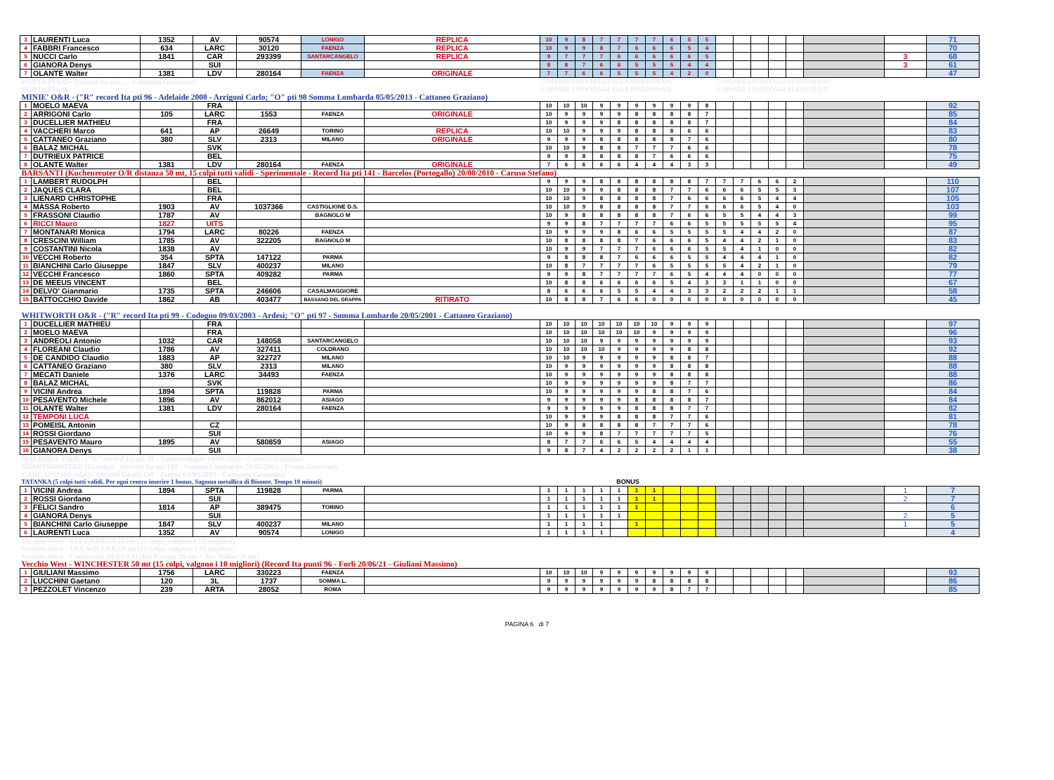| 3 | LAURENTI Luca | 1352 | AV | 90574 | LONIGO | REPLICA | 10 | 9 | 8 | 7 | 7 | 7 | 7 | 6 | 5 | 5 | | | | | | | | 71 |
| 4 | FABBRI Francesco | 634 | LARC | 30120 | FAENZA | REPLICA | 10 | 9 | 9 | 8 | 7 | 6 | 6 | 6 | 5 | 4 | | | | | | | | 70 |
| 5 | NUCCI Carlo | 1841 | CAR | 293399 | SANTARCANGELO | REPLICA | 9 | 7 | 7 | 7 | 6 | 6 | 6 | 6 | 6 | 5 | | | | | | | 3 | 68 |
| 6 | GIANORA Denys | | SUI | | | | 8 | 8 | 7 | 6 | 6 | 5 | 5 | 5 | 4 | 4 | | | | | | | 3 | 61 |
| 7 | OLANTE Walter | 1381 | LDV | 280164 | FAENZA | ORIGINALE | 7 | 7 | 6 | 6 | 5 | 5 | 5 | 4 | 2 | 0 | | | | | | | | 47 |
| PORTA PIA/O - (record Ita pti ... - Cattaneo Graziano) | | | | | | | COPIARE I PUNTEGGI DI LA MARMORA/O | | | | | | | | | | COPIARE I PUNTEGGI DI ZOUAVE/O | | | | | | | |
| PORTA PIA/R | | | | | | | COPIARE I PUNTEGGI DI LA MARMORA/R | | | | | | | | | | COPIARE I PUNTEGGI DI ZOUAVE/R | | | | | | | |
| MINIE' O&R - ("R" record Ita pti 96 - Adelaide 2008 - Arrigoni Carlo; "O" pti 98 Somma Lombarda 05/05/2013 - Cattaneo Graziano) | | | | | | | | | | | | | | | | | | | | | | | | |
| 1 | MOELO MAEVA | | FRA | | | | 10 | 10 | 10 | 9 | 9 | 9 | 9 | 9 | 9 | 8 | | | | | | | | 92 |
| 2 | ARRIGONI Carlo | 105 | LARC | 1553 | FAENZA | ORIGINALE | 10 | 9 | 9 | 9 | 9 | 8 | 8 | 8 | 8 | 7 | | | | | | | | 85 |
| 3 | DUCELLIER MATHIEU | | FRA | | | | 10 | 9 | 9 | 9 | 8 | 8 | 8 | 8 | 8 | 7 | | | | | | | | 84 |
| 4 | VACCHERI Marco | 641 | AP | 26649 | TORINO | REPLICA | 10 | 10 | 9 | 9 | 9 | 8 | 8 | 8 | 6 | 6 | | | | | | | | 83 |
| 5 | CATTANEO Graziano | 380 | SLV | 2313 | MILANO | ORIGINALE | 9 | 9 | 9 | 8 | 8 | 8 | 8 | 8 | 7 | 6 | | | | | | | | 80 |
| 6 | BALAZ MICHAL | | SVK | | | | 10 | 10 | 9 | 8 | 8 | 7 | 7 | 7 | 6 | 6 | | | | | | | | 78 |
| 7 | DUTRIEUX PATRICE | | BEL | | | | 9 | 9 | 8 | 8 | 8 | 8 | 7 | 6 | 6 | 6 | | | | | | | | 75 |
| 8 | OLANTE Walter | 1381 | LDV | 280164 | FAENZA | ORIGINALE | 7 | 6 | 6 | 6 | 6 | 4 | 4 | 4 | 3 | 3 | | | | | | | | 49 |
| BARSANTI (Kuchenreuter O/R distanza 50 mt, 15 colpi tutti validi - Sperimentale - Record Ita pti 141 - Barcelos (Portogallo) 20/08/2010 - Caruso Stefano) | | | | | | | | | | | | | | | | | | | | | | | | |
| 1 | LAMBERT RUDOLPH | | BEL | | | | 9 | 9 | 9 | 8 | 8 | 8 | 8 | 8 | 8 | 7 | 7 | 7 | 6 | 6 | 2 | | | 110 |
| 2 | JAQUES CLARA | | BEL | | | | 10 | 10 | 9 | 9 | 8 | 8 | 8 | 7 | 7 | 6 | 6 | 6 | 5 | 5 | 3 | | | 107 |
| 3 | LIENARD CHRISTOPHE | | FRA | | | | 10 | 10 | 9 | 8 | 8 | 8 | 8 | 7 | 6 | 6 | 6 | 6 | 5 | 4 | 4 | | | 105 |
| 4 | MASSA Roberto | 1903 | AV | 1037366 | CASTIGLIONE D.S. | | 10 | 10 | 9 | 8 | 8 | 8 | 8 | 7 | 7 | 6 | 6 | 6 | 5 | 4 | 0 | | | 103 |
| 5 | FRASSONI Claudio | 1787 | AV | | BAGNOLO M | | 10 | 9 | 8 | 8 | 8 | 8 | 8 | 7 | 6 | 6 | 5 | 5 | 4 | 4 | 3 | | | 99 |
| 6 | RICCI Mauro | 1827 | UITS | | | | 9 | 9 | 8 | 7 | 7 | 7 | 7 | 6 | 6 | 5 | 5 | 5 | 5 | 5 | 4 | | | 95 |
| 7 | MONTANARI Monica | 1794 | LARC | 80226 | FAENZA | | 10 | 9 | 9 | 9 | 8 | 6 | 6 | 5 | 5 | 5 | 5 | 4 | 4 | 2 | 0 | | | 87 |
| 8 | CRESCINI William | 1785 | AV | 322205 | BAGNOLO M | | 10 | 8 | 8 | 8 | 8 | 7 | 6 | 6 | 6 | 5 | 4 | 4 | 2 | 1 | 0 | | | 83 |
| 9 | COSTANTINI Nicola | 1838 | AV | | | | 10 | 9 | 9 | 7 | 7 | 7 | 6 | 6 | 6 | 5 | 5 | 4 | 1 | 0 | 0 | | | 82 |
| 10 | VECCHI Roberto | 354 | SPTA | 147122 | PARMA | | 9 | 8 | 8 | 8 | 7 | 6 | 6 | 6 | 5 | 5 | 4 | 4 | 4 | 1 | 0 | | | 82 |
| 11 | BIANCHINI Carlo Giuseppe | 1847 | SLV | 400237 | MILANO | | 10 | 8 | 7 | 7 | 7 | 7 | 6 | 5 | 5 | 5 | 5 | 4 | 2 | 1 | 0 | | | 79 |
| 12 | VECCHI Francesco | 1860 | SPTA | 409282 | PARMA | | 9 | 9 | 8 | 7 | 7 | 7 | 7 | 6 | 5 | 4 | 4 | 4 | 0 | 0 | 0 | | | 77 |
| 13 | DE MEEUS VINCENT | | BEL | | | | 10 | 8 | 8 | 6 | 6 | 6 | 6 | 5 | 4 | 3 | 3 | 1 | 1 | 0 | 0 | | | 67 |
| 14 | DELVO' Gianmario | 1735 | SPTA | 246606 | CASALMAGGIORE | | 8 | 6 | 6 | 6 | 5 | 5 | 4 | 4 | 3 | 3 | 2 | 2 | 2 | 1 | 1 | | | 58 |
| 15 | BATTOCCHIO Davide | 1862 | AB | 403477 | BASSANO DEL GRAPPA | RITIRATO | 10 | 8 | 8 | 7 | 6 | 6 | 0 | 0 | 0 | 0 | 0 | 0 | 0 | 0 | 0 | | | 45 |
| WHITWORTH O&R - ("R" record Ita pti 99 - Codogno 09/03/2003 - Ardesi; "O" pti 97 - Somma Lombardo 20/05/2001 - Cattaneo Graziano) | | | | | | | | | | | | | | | | | | | | | | | | |
| 1 | DUCELLIER MATHIEU | | FRA | | | | 10 | 10 | 10 | 10 | 10 | 10 | 10 | 9 | 9 | 9 | | | | | | | | 97 |
| 2 | MOELO MAEVA | | FRA | | | | 10 | 10 | 10 | 10 | 10 | 10 | 9 | 9 | 9 | 9 | | | | | | | | 96 |
| 3 | ANDREOLI Antonio | 1032 | CAR | 148058 | SANTARCANGELO | | 10 | 10 | 10 | 9 | 9 | 9 | 9 | 9 | 9 | 9 | | | | | | | | 93 |
| 4 | FLOREANI Claudio | 1786 | AV | 327411 | COLDRANO | | 10 | 10 | 10 | 10 | 9 | 9 | 9 | 9 | 8 | 8 | | | | | | | | 92 |
| 5 | DE CANDIDO Claudio | 1883 | AP | 322727 | MILANO | | 10 | 10 | 9 | 9 | 9 | 9 | 9 | 8 | 8 | 7 | | | | | | | | 88 |
| 6 | CATTANEO Graziano | 380 | SLV | 2313 | MILANO | | 10 | 9 | 9 | 9 | 9 | 9 | 9 | 8 | 8 | 8 | | | | | | | | 88 |
| 7 | MECATI Daniele | 1376 | LARC | 34493 | FAENZA | | 10 | 9 | 9 | 9 | 9 | 9 | 9 | 8 | 8 | 8 | | | | | | | | 88 |
| 8 | BALAZ MICHAL | | SVK | | | | 10 | 9 | 9 | 9 | 9 | 9 | 9 | 8 | 7 | 7 | | | | | | | | 86 |
| 9 | VICINI Andrea | 1894 | SPTA | 119828 | PARMA | | 10 | 9 | 9 | 9 | 9 | 9 | 8 | 8 | 7 | 6 | | | | | | | | 84 |
| 10 | PESAVENTO Michele | 1896 | AV | 862012 | ASIAGO | | 9 | 9 | 9 | 9 | 9 | 8 | 8 | 8 | 8 | 7 | | | | | | | | 84 |
| 11 | OLANTE Walter | 1381 | LDV | 280164 | FAENZA | | 9 | 9 | 9 | 9 | 9 | 8 | 8 | 8 | 7 | 7 | | | | | | | | 82 |
| 12 | TEMPONI LUCA | | | | | | 10 | 9 | 9 | 9 | 8 | 8 | 8 | 7 | 7 | 6 | | | | | | | | 81 |
| 13 | POMEISL Antonin | | CZ | | | | 10 | 9 | 8 | 8 | 8 | 8 | 7 | 7 | 7 | 6 | | | | | | | | 78 |
| 14 | ROSSI Giordano | | SUI | | | | 10 | 9 | 9 | 8 | 7 | 7 | 7 | 7 | 7 | 5 | | | | | | | | 76 |
| 15 | PESAVENTO Mauro | 1895 | AV | 580859 | ASIAGO | | 8 | 7 | 7 | 6 | 6 | 5 | 4 | 4 | 4 | 4 | | | | | | | | 55 |
| 16 | GIANORA Denys | | SUI | | | | 9 | 8 | 7 | 4 | 2 | 2 | 2 | 2 | 1 | 1 | | | | | | | | 38 |
| WALKIRIE O&R - ("R" record Ita pti 99 - Santarcangelo 04/06/2010 - Casucci Giuliano) | | | | | | | | | | | | | | | | | | | | | | | | |
| SHARPSHOOTER (15 colpi) - (record Ita pti 133 - Somma Lombardo 25/05/2003 - Pisotti Giovanni) | | | | | | | | | | | | | | | | | | | | | | | | |
| CARCANO (15 colpi) - (record Ita pti 139 - Torino 03/09/2013 - Cattaneo Graziano) | | | | | | | | | | | | | | | | | | | | | | | | |
| TATANKA (5 colpi tutti validi. Per ogni centro inserire 1 bonus. Sagoma metallica di Bisonte. Tempo 10 minuti) | | | | | | | BONUS | | | | | | | | | | | | | | | | | |
| 1 | VICINI Andrea | 1894 | SPTA | 119828 | PARMA | | 1 | 1 | 1 | 1 | 1 | 1 | 1 | | | | | | | | | | 1 | 7 |
| 2 | ROSSI Giordano | | SUI | | | | 1 | 1 | 1 | 1 | 1 | 1 | 1 | | | | | | | | | | 2 | 7 |
| 3 | FELICI Sandro | 1814 | AP | 389475 | TORINO | | 1 | 1 | 1 | 1 | 1 | 1 | | | | | | | | | | | | 6 |
| 4 | GIANORA Denys | | SUI | | | | 1 | 1 | 1 | 1 | 1 | | | | | | | | | | | | 2 | 5 |
| 5 | BIANCHINI Carlo Giuseppe | 1847 | SLV | 400237 | MILANO | | 1 | 1 | 1 | 1 | | 1 | | | | | | | | | | | 1 | 5 |
| 6 | LAURENTI Luca | 1352 | AV | 90574 | LONIGO | | 1 | 1 | 1 | 1 | | | | | | | | | | | | | | 4 |
| Vecchio West - KIT CARSON 25 mt (15 colpi, valgono i 10 migliori) | | | | | | | | | | | | | | | | | | | | | | | | |
| Vecchio West - TEX WILLER 50 mt (15 colpi, valgono i 10 migliori) | | | | | | | | | | | | | | | | | | | | | | | | |
| Vecchio West - Combinata DUELLO (Kit Carson 25 mt + Tex Willer 50 mt) | | | | | | | | | | | | | | | | | | | | | | | | |
| Vecchio West - WINCHESTER 50 mt (15 colpi, valgono i 10 migliori) (Record Ita punti 96 - Forlì 20/06/21 - Giuliani Massimo) | | | | | | | | | | | | | | | | | | | | | | | | |
| 1 | GIULIANI Massimo | 1756 | LARC | 330223 | FAENZA | | 10 | 10 | 10 | 9 | 9 | 9 | 9 | 9 | 9 | 9 | | | | | | | | 93 |
| 2 | LUCCHINI Gaetano | 120 | 3L | 1737 | SOMMA L. | | 9 | 9 | 9 | 9 | 9 | 9 | 8 | 8 | 8 | 8 | | | | | | | | 86 |
| 3 | PEZZOLET Vincenzo | 239 | ARTA | 28052 | ROMA | | 9 | 9 | 9 | 9 | 9 | 9 | 9 | 8 | 7 | 7 | | | | | | | | 85 |
PAGINA 6 di 7